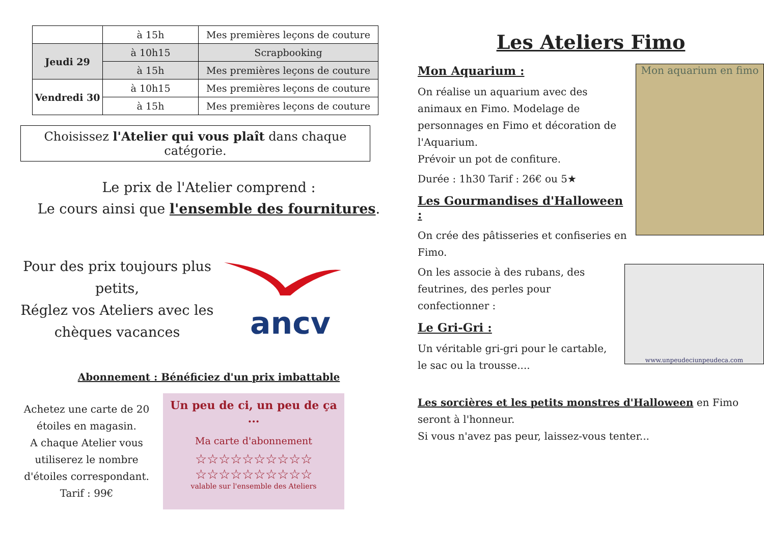| | à 15h | Mes premières leçons de couture |
| Jeudi 29 | à 10h15 | Scrapbooking |
| | à 15h | Mes premières leçons de couture |
| Vendredi 30 | à 10h15 | Mes premières leçons de couture |
| | à 15h | Mes premières leçons de couture |
Choisissez l'Atelier qui vous plaît dans chaque catégorie.
Le prix de l'Atelier comprend :
Le cours ainsi que l'ensemble des fournitures.
Pour des prix toujours plus petits,
Réglez vos Ateliers avec les chèques vacances
ancv
Abonnement : Bénéficiez d'un prix imbattable
Achetez une carte de 20 étoiles en magasin.
A chaque Atelier vous utiliserez le nombre d'étoiles correspondant.
Tarif : 99€
Un peu de ci, un peu de ça ...
Ma carte d'abonnement
☆☆☆☆☆☆☆☆☆☆
☆☆☆☆☆☆☆☆☆☆
valable sur l'ensemble des Ateliers
Les Ateliers Fimo
Mon aquarium en fimo
Mon Aquarium :
On réalise un aquarium avec des animaux en Fimo. Modelage de personnages en Fimo et décoration de l'Aquarium.
Prévoir un pot de confiture.
Durée : 1h30 Tarif : 26€ ou 5★
Les Gourmandises d'Halloween :
On crée des pâtisseries et confiseries en Fimo.
www.unpeudeciunpeudeca.com
On les associe à des rubans, des feutrines, des perles pour confectionner :
Le Gri-Gri :
Un véritable gri-gri pour le cartable, le sac ou la trousse....
Les sorcières et les petits monstres d'Halloween en Fimo seront à l'honneur.
Si vous n'avez pas peur, laissez-vous tenter...